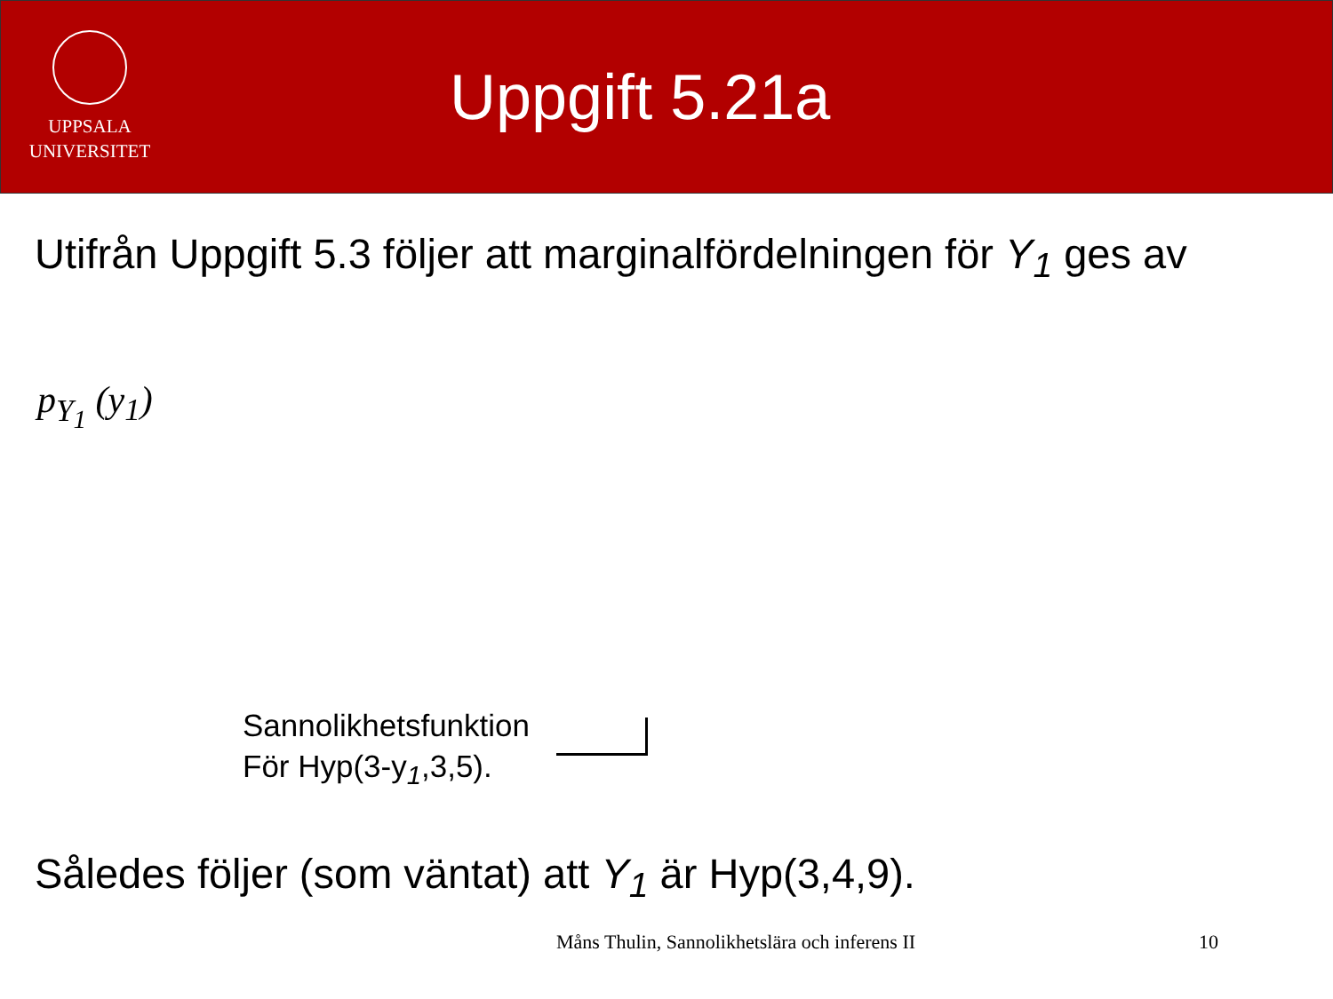UPPSALA
UNIVERSITET
Uppgift 5.21a
Utifrån Uppgift 5.3 följer att marginalfördelningen för Y<sub>1</sub> ges av
p<sub>Y<sub>1</sub></sub> (y<sub>1</sub>)
Sannolikhetsfunktion
För Hyp(3-y<sub>1</sub>,3,5).
Således följer (som väntat) att Y<sub>1</sub> är Hyp(3,4,9).
Måns Thulin, Sannolikhetslära och inferens II 10